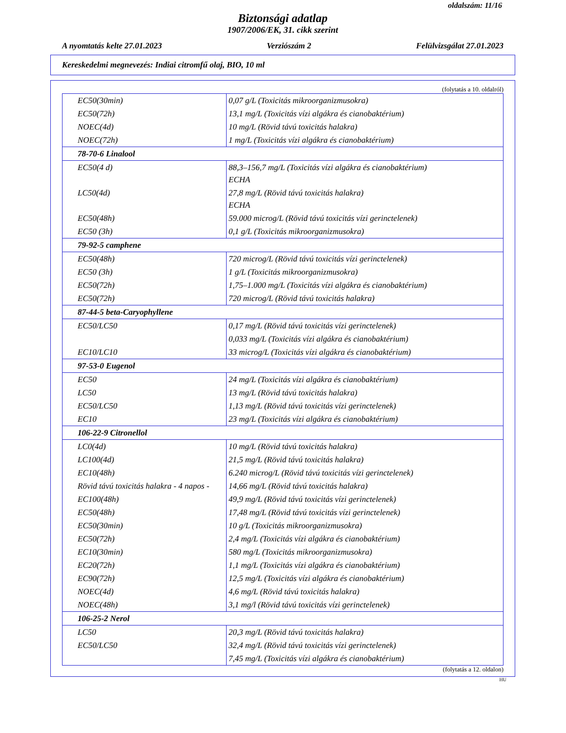oldalszám: 11/16
Biztonsági adatlap
1907/2006/EK, 31. cikk szerint
A nyomtatás kelte 27.01.2023 Verziószám 2 Felülvizsgálat 27.01.2023
Kereskedelmi megnevezés: Indiai citromfű olaj, BIO, 10 ml
(folytatás a 10. oldalról)
| EC50(30min) | 0,07 g/L (Toxicitás mikroorganizmusokra) |
| EC50(72h) | 13,1 mg/L (Toxicitás vízi algákra és cianobaktérium) |
| NOEC(4d) | 10 mg/L (Rövid távú toxicitás halakra) |
| NOEC(72h) | 1 mg/L (Toxicitás vízi algákra és cianobaktérium) |
| 78-70-6 Linalool | |
| EC50(4 d) | 88,3–156,7 mg/L (Toxicitás vízi algákra és cianobaktérium) ECHA |
| LC50(4d) | 27,8 mg/L (Rövid távú toxicitás halakra) ECHA |
| EC50(48h) | 59.000 microg/L (Rövid távú toxicitás vízi gerinctelenek) |
| EC50 (3h) | 0,1 g/L (Toxicitás mikroorganizmusokra) |
| 79-92-5 camphene | |
| EC50(48h) | 720 microg/L (Rövid távú toxicitás vízi gerinctelenek) |
| EC50 (3h) | 1 g/L (Toxicitás mikroorganizmusokra) |
| EC50(72h) | 1,75–1.000 mg/L (Toxicitás vízi algákra és cianobaktérium) |
| EC50(72h) | 720 microg/L (Rövid távú toxicitás halakra) |
| 87-44-5 beta-Caryophyllene | |
| EC50/LC50 | 0,17 mg/L (Rövid távú toxicitás vízi gerinctelenek) |
| | 0,033 mg/L (Toxicitás vízi algákra és cianobaktérium) |
| EC10/LC10 | 33 microg/L (Toxicitás vízi algákra és cianobaktérium) |
| 97-53-0 Eugenol | |
| EC50 | 24 mg/L (Toxicitás vízi algákra és cianobaktérium) |
| LC50 | 13 mg/L (Rövid távú toxicitás halakra) |
| EC50/LC50 | 1,13 mg/L (Rövid távú toxicitás vízi gerinctelenek) |
| EC10 | 23 mg/L (Toxicitás vízi algákra és cianobaktérium) |
| 106-22-9 Citronellol | |
| LC0(4d) | 10 mg/L (Rövid távú toxicitás halakra) |
| LC100(4d) | 21,5 mg/L (Rövid távú toxicitás halakra) |
| EC10(48h) | 6.240 microg/L (Rövid távú toxicitás vízi gerinctelenek) |
| Rövid távú toxicitás halakra - 4 napos - | 14,66 mg/L (Rövid távú toxicitás halakra) |
| EC100(48h) | 49,9 mg/L (Rövid távú toxicitás vízi gerinctelenek) |
| EC50(48h) | 17,48 mg/L (Rövid távú toxicitás vízi gerinctelenek) |
| EC50(30min) | 10 g/L (Toxicitás mikroorganizmusokra) |
| EC50(72h) | 2,4 mg/L (Toxicitás vízi algákra és cianobaktérium) |
| EC10(30min) | 580 mg/L (Toxicitás mikroorganizmusokra) |
| EC20(72h) | 1,1 mg/L (Toxicitás vízi algákra és cianobaktérium) |
| EC90(72h) | 12,5 mg/L (Toxicitás vízi algákra és cianobaktérium) |
| NOEC(4d) | 4,6 mg/L (Rövid távú toxicitás halakra) |
| NOEC(48h) | 3,1 mg/l (Rövid távú toxicitás vízi gerinctelenek) |
| 106-25-2 Nerol | |
| LC50 | 20,3 mg/L (Rövid távú toxicitás halakra) |
| EC50/LC50 | 32,4 mg/L (Rövid távú toxicitás vízi gerinctelenek) |
| | 7,45 mg/L (Toxicitás vízi algákra és cianobaktérium) |
(folytatás a 12. oldalon)
HU